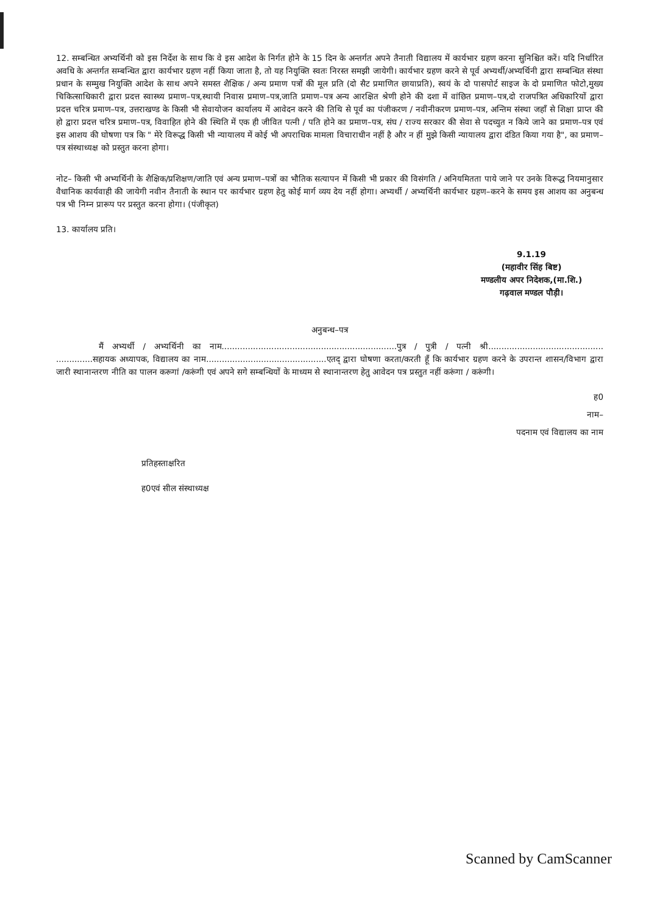12. सम्बन्धित अभ्यर्थिनी को इस निर्देश के साथ कि वे इस आदेश के निर्गत होने के 15 दिन के अन्तर्गत अपने तैनाती विद्यालय में कार्यभार ग्रहण करना सुनिश्चित करें। यदि निर्धारित अवधि के अन्तर्गत सम्बन्धित द्वारा कार्यभार ग्रहण नहीं किया जाता है, तो यह नियुक्ति स्वतः निरस्त समझी जायेगी। कार्यभार ग्रहण करने से पूर्व अभ्यर्थी/अभ्यर्थिनी द्वारा सम्बन्धित संस्था प्रधान के सम्मुख नियुक्ति आदेश के साथ अपने समस्त शैक्षिक / अन्य प्रमाण पत्रों की मूल प्रति (दो सैट प्रमाणित छायाप्रति), स्वयं के दो पासपोर्ट साइज के दो प्रमाणित फोटो,मुख्य चिकित्साधिकारी द्वारा प्रदत्त स्वास्थ्य प्रमाण–पत्र,स्थायी निवास प्रमाण–पत्र,जाति प्रमाण–पत्र अन्य आरक्षित श्रेणी होने की दशा में वांछित प्रमाण–पत्र,दो राजपत्रित अधिकारियों द्वारा प्रदत्त चरित्र प्रमाण–पत्र, उत्तराखण्ड के किसी भी सेवायोजन कार्यालय में आवेदन करने की तिथि से पूर्व का पंजीकरण / नवीनीकरण प्रमाण–पत्र, अन्तिम संस्था जहाँ से शिक्षा प्राप्त की हो द्वारा प्रदत्त चरित्र प्रमाण–पत्र, विवाहित होने की स्थिति में एक ही जीवित पत्नी / पति होने का प्रमाण–पत्र, संघ / राज्य सरकार की सेवा से पदच्युत न किये जाने का प्रमाण–पत्र एवं इस आशय की घोषणा पत्र कि " मेरे विरूद्ध किसी भी न्यायालय में कोई भी अपराधिक मामला विचाराधीन नहीं है और न हीं मुझे किसी न्यायालय द्वारा दंडित किया गया है", का प्रमाण–पत्र संस्थाध्यक्ष को प्रस्तुत करना होगा।
नोट– किसी भी अभ्यर्थिनी के शैक्षिक/प्रशिक्षण/जाति एवं अन्य प्रमाण–पत्रों का भौतिक सत्यापन में किसी भी प्रकार की विसंगति / अनियमितता पाये जाने पर उनके विरूद्ध नियमानुसार वैधानिक कार्यवाही की जायेगी नवीन तैनाती के स्थान पर कार्यभार ग्रहण हेतु कोई मार्ग व्यय देय नहीं होगा। अभ्यर्थी / अभ्यर्थिनी कार्यभार ग्रहण–करने के समय इस आशय का अनुबन्ध पत्र भी निम्न प्रारूप पर प्रस्तुत करना होगा। (पंजीकृत)
13. कार्यालय प्रति।
9.1.19
(महावीर सिंह बिष्ट)
मण्डलीय अपर निदेशक,(मा.शि.)
गढ़वाल मण्डल पौड़ी।
अनुबन्ध–पत्र
मैं अभ्यर्थी / अभ्यर्थिनी का नाम...................................................................पुत्र / पुत्री / पत्नी श्री............................................ ..............सहायक अध्यापक, विद्यालय का नाम..............................................एतद् द्वारा घोषणा करता/करती हूँ कि कार्यभार ग्रहण करने के उपरान्त शासन/विभाग द्वारा जारी स्थानान्तरण नीति का पालन करूगां /करूंगी एवं अपने सगे सम्बन्धियों के माध्यम से स्थानान्तरण हेतु आवेदन पत्र प्रस्तुत नहीं करूंगा / करूंगी।
ह0
नाम–
पदनाम एवं विद्यालय का नाम
प्रतिहस्ताक्षरित
ह0एवं सील संस्थाध्यक्ष
Scanned by CamScanner